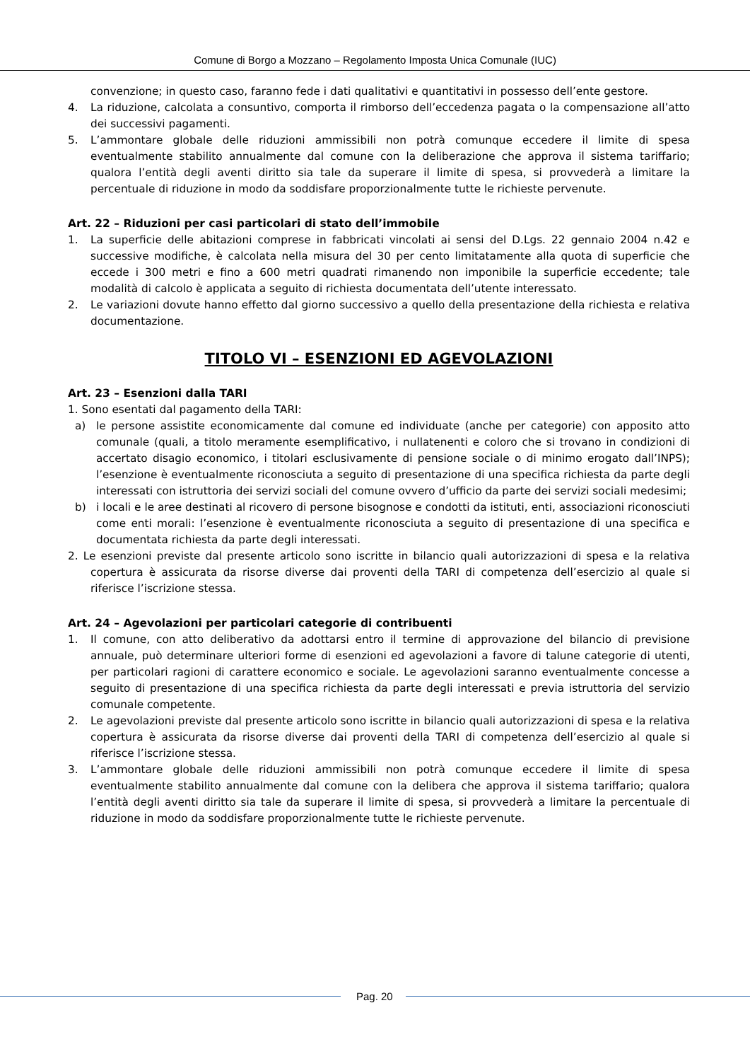Comune di Borgo a Mozzano – Regolamento Imposta Unica Comunale (IUC)
convenzione; in questo caso, faranno fede i dati qualitativi e quantitativi in possesso dell’ente gestore.
4. La riduzione, calcolata a consuntivo, comporta il rimborso dell’eccedenza pagata o la compensazione all’atto dei successivi pagamenti.
5. L’ammontare globale delle riduzioni ammissibili non potrà comunque eccedere il limite di spesa eventualmente stabilito annualmente dal comune con la deliberazione che approva il sistema tariffario; qualora l’entità degli aventi diritto sia tale da superare il limite di spesa, si provvederà a limitare la percentuale di riduzione in modo da soddisfare proporzionalmente tutte le richieste pervenute.
Art. 22 – Riduzioni per casi particolari di stato dell’immobile
1. La superficie delle abitazioni comprese in fabbricati vincolati ai sensi del D.Lgs. 22 gennaio 2004 n.42 e successive modifiche, è calcolata nella misura del 30 per cento limitatamente alla quota di superficie che eccede i 300 metri e fino a 600 metri quadrati rimanendo non imponibile la superficie eccedente; tale modalità di calcolo è applicata a seguito di richiesta documentata dell’utente interessato.
2. Le variazioni dovute hanno effetto dal giorno successivo a quello della presentazione della richiesta e relativa documentazione.
TITOLO VI – ESENZIONI ED AGEVOLAZIONI
Art. 23 – Esenzioni dalla TARI
1. Sono esentati dal pagamento della TARI:
a) le persone assistite economicamente dal comune ed individuate (anche per categorie) con apposito atto comunale (quali, a titolo meramente esemplificativo, i nullatenenti e coloro che si trovano in condizioni di accertato disagio economico, i titolari esclusivamente di pensione sociale o di minimo erogato dall’INPS); l’esenzione è eventualmente riconosciuta a seguito di presentazione di una specifica richiesta da parte degli interessati con istruttoria dei servizi sociali del comune ovvero d’ufficio da parte dei servizi sociali medesimi;
b) i locali e le aree destinati al ricovero di persone bisognose e condotti da istituti, enti, associazioni riconosciuti come enti morali: l’esenzione è eventualmente riconosciuta a seguito di presentazione di una specifica e documentata richiesta da parte degli interessati.
2. Le esenzioni previste dal presente articolo sono iscritte in bilancio quali autorizzazioni di spesa e la relativa copertura è assicurata da risorse diverse dai proventi della TARI di competenza dell’esercizio al quale si riferisce l’iscrizione stessa.
Art. 24 – Agevolazioni per particolari categorie di contribuenti
1. Il comune, con atto deliberativo da adottarsi entro il termine di approvazione del bilancio di previsione annuale, può determinare ulteriori forme di esenzioni ed agevolazioni a favore di talune categorie di utenti, per particolari ragioni di carattere economico e sociale. Le agevolazioni saranno eventualmente concesse a seguito di presentazione di una specifica richiesta da parte degli interessati e previa istruttoria del servizio comunale competente.
2. Le agevolazioni previste dal presente articolo sono iscritte in bilancio quali autorizzazioni di spesa e la relativa copertura è assicurata da risorse diverse dai proventi della TARI di competenza dell’esercizio al quale si riferisce l’iscrizione stessa.
3. L’ammontare globale delle riduzioni ammissibili non potrà comunque eccedere il limite di spesa eventualmente stabilito annualmente dal comune con la delibera che approva il sistema tariffario; qualora l’entità degli aventi diritto sia tale da superare il limite di spesa, si provvederà a limitare la percentuale di riduzione in modo da soddisfare proporzionalmente tutte le richieste pervenute.
Pag. 20